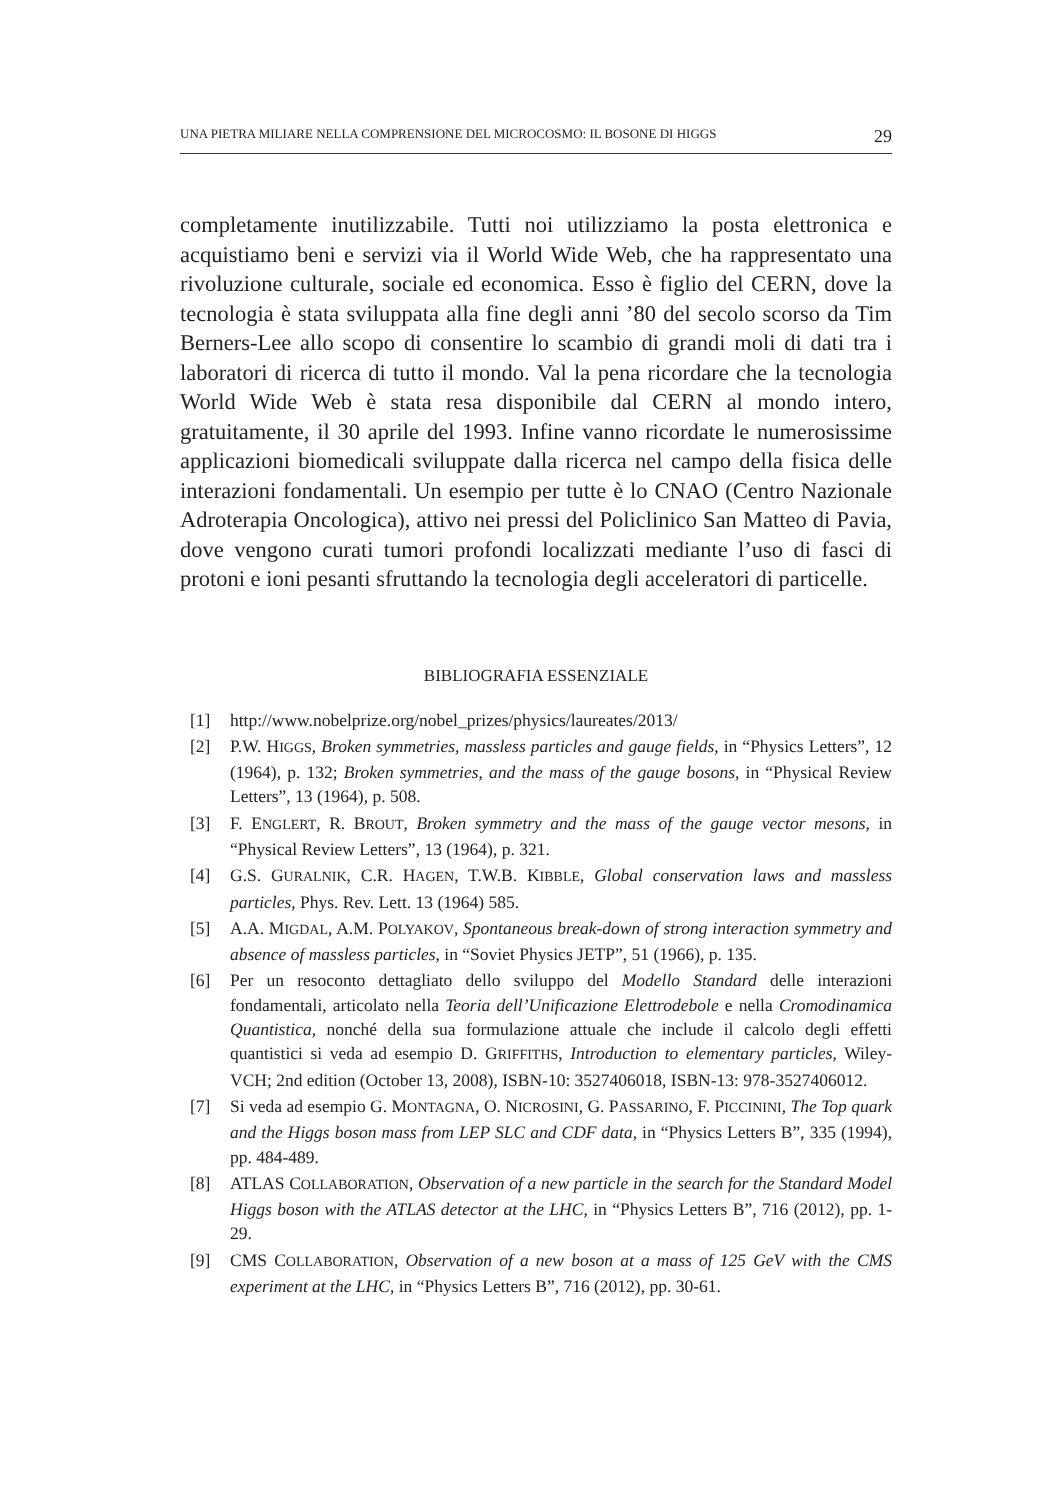UNA PIETRA MILIARE NELLA COMPRENSIONE DEL MICROCOSMO: IL BOSONE DI HIGGS 29
completamente inutilizzabile. Tutti noi utilizziamo la posta elettronica e acquistiamo beni e servizi via il World Wide Web, che ha rappresentato una rivoluzione culturale, sociale ed economica. Esso è figlio del CERN, dove la tecnologia è stata sviluppata alla fine degli anni ’80 del secolo scorso da Tim Berners-Lee allo scopo di consentire lo scambio di grandi moli di dati tra i laboratori di ricerca di tutto il mondo. Val la pena ricordare che la tecnologia World Wide Web è stata resa disponibile dal CERN al mondo intero, gratuitamente, il 30 aprile del 1993. Infine vanno ricordate le numerosissime applicazioni biomedicali sviluppate dalla ricerca nel campo della fisica delle interazioni fondamentali. Un esempio per tutte è lo CNAO (Centro Nazionale Adroterapia Oncologica), attivo nei pressi del Policlinico San Matteo di Pavia, dove vengono curati tumori profondi localizzati mediante l’uso di fasci di protoni e ioni pesanti sfruttando la tecnologia degli acceleratori di particelle.
BIBLIOGRAFIA ESSENZIALE
[1] http://www.nobelprize.org/nobel_prizes/physics/laureates/2013/
[2] P.W. HIGGS, Broken symmetries, massless particles and gauge fields, in “Physics Letters”, 12 (1964), p. 132; Broken symmetries, and the mass of the gauge bosons, in “Physical Review Letters”, 13 (1964), p. 508.
[3] F. ENGLERT, R. BROUT, Broken symmetry and the mass of the gauge vector mesons, in “Physical Review Letters”, 13 (1964), p. 321.
[4] G.S. GURALNIK, C.R. HAGEN, T.W.B. KIBBLE, Global conservation laws and massless particles, Phys. Rev. Lett. 13 (1964) 585.
[5] A.A. MIGDAL, A.M. POLYAKOV, Spontaneous break-down of strong interaction symmetry and absence of massless particles, in “Soviet Physics JETP”, 51 (1966), p. 135.
[6] Per un resoconto dettagliato dello sviluppo del Modello Standard delle interazioni fondamentali, articolato nella Teoria dell’Unificazione Elettrodebole e nella Cromodinamica Quantistica, nonché della sua formulazione attuale che include il calcolo degli effetti quantistici si veda ad esempio D. GRIFFITHS, Introduction to elementary particles, Wiley-VCH; 2nd edition (October 13, 2008), ISBN-10: 3527406018, ISBN-13: 978-3527406012.
[7] Si veda ad esempio G. MONTAGNA, O. NICROSINI, G. PASSARINO, F. PICCININI, The Top quark and the Higgs boson mass from LEP SLC and CDF data, in “Physics Letters B”, 335 (1994), pp. 484-489.
[8] ATLAS COLLABORATION, Observation of a new particle in the search for the Standard Model Higgs boson with the ATLAS detector at the LHC, in “Physics Letters B”, 716 (2012), pp. 1-29.
[9] CMS COLLABORATION, Observation of a new boson at a mass of 125 GeV with the CMS experiment at the LHC, in “Physics Letters B”, 716 (2012), pp. 30-61.